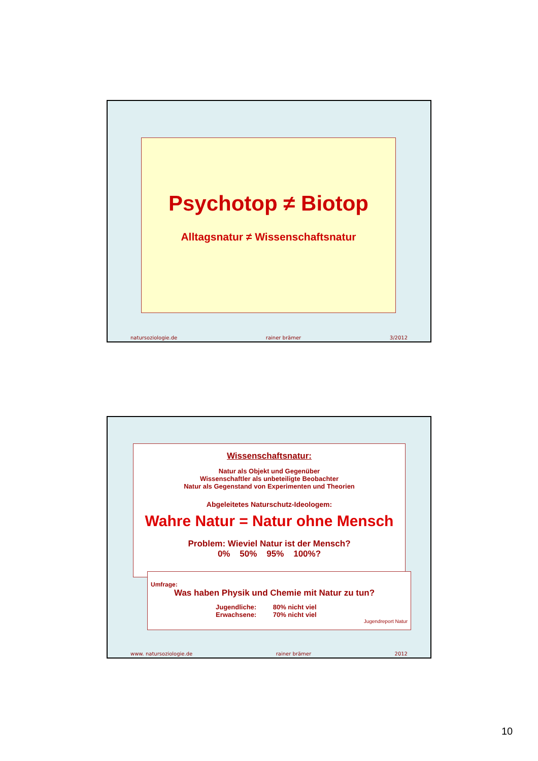Psychotop ≠ Biotop
Alltagsnatur ≠ Wissenschaftsnatur
natursoziologie.de rainer brämer 3/2012
Wissenschaftsnatur:
Natur als Objekt und Gegenüber
Wissenschaftler als unbeteiligte Beobachter
Natur als Gegenstand von Experimenten und Theorien
Abgeleitetes Naturschutz-Ideologem:
Wahre Natur = Natur ohne Mensch
Problem: Wieviel Natur ist der Mensch?
0% 50% 95% 100%?
Umfrage:
Was haben Physik und Chemie mit Natur zu tun?
Jugendliche: 80% nicht viel
Erwachsene: 70% nicht viel
Jugendreport Natur
www. natursoziologie.de rainer brämer 2012
10